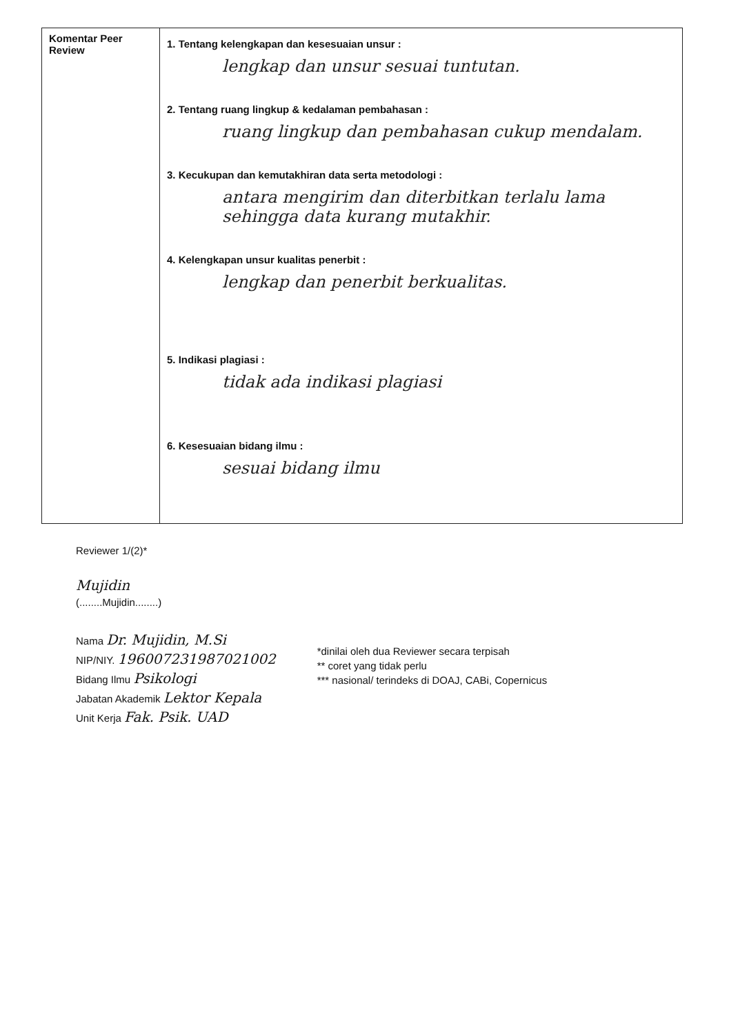| Komentar Peer Review | 1. Tentang kelengkapan dan kesesuaian unsur : lengkap dan unsur sesuai tuntutan. 2. Tentang ruang lingkup & kedalaman pembahasan : ruang lingkup dan pembahasan cukup mendalam. 3. Kecukupan dan kemutakhiran data serta metodologi : antara mengirim dan diterbitkan terlalu lama sehingga data kurang mutakhir. 4. Kelengkapan unsur kualitas penerbit : lengkap dan penerbit berkualitas. 5. Indikasi plagiasi : tidak ada indikasi plagiasi 6. Kesesuaian bidang ilmu : sesuai bidang ilmu |
Reviewer 1/(2)*
Mujidin
(........Mujidin........)
Nama Dr. Mujidin, M.Si
NIP/NIY. 196007231987021002
Bidang Ilmu Psikologi
Jabatan Akademik Lektor Kepala
Unit Kerja Fak. Psik. UAD
*dinilai oleh dua Reviewer secara terpisah
** coret yang tidak perlu
*** nasional/ terindeks di DOAJ, CABi, Copernicus